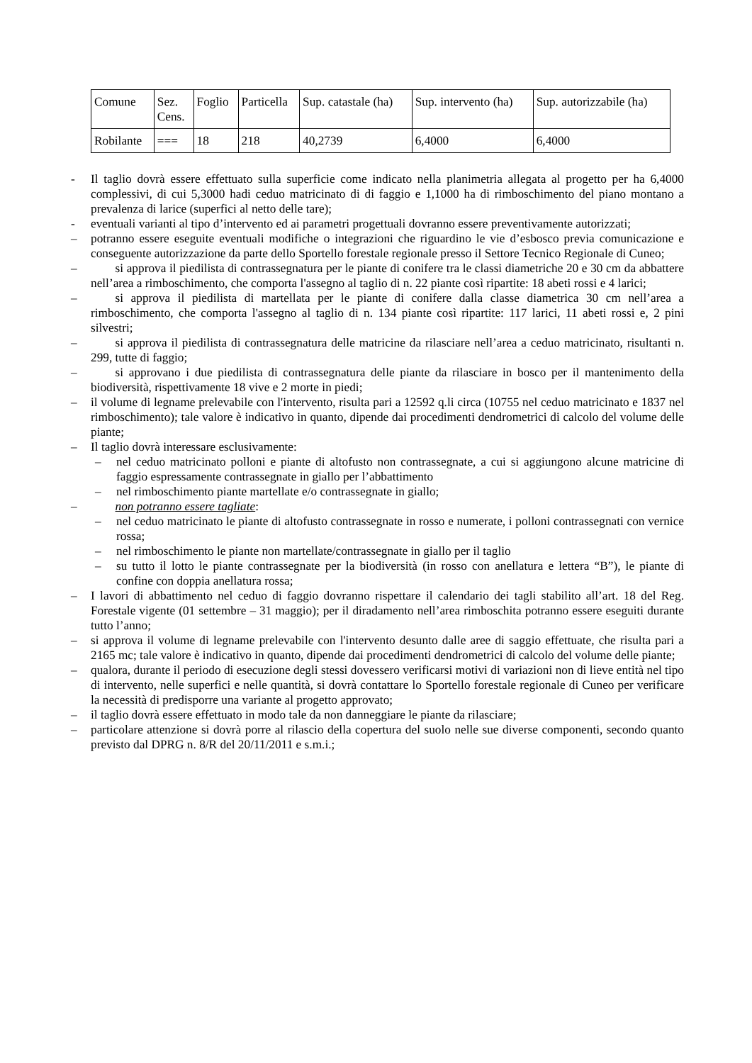| Comune | Sez. Cens. | Foglio | Particella | Sup. catastale (ha) | Sup. intervento (ha) | Sup. autorizzabile (ha) |
| Robilante | === | 18 | 218 | 40,2739 | 6,4000 | 6,4000 |
- Il taglio dovrà essere effettuato sulla superficie come indicato nella planimetria allegata al progetto per ha 6,4000 complessivi, di cui 5,3000 hadi ceduo matricinato di di faggio e 1,1000 ha di rimboschimento del piano montano a prevalenza di larice (superfici al netto delle tare);
- eventuali varianti al tipo d’intervento ed ai parametri progettuali dovranno essere preventivamente autorizzati;
– potranno essere eseguite eventuali modifiche o integrazioni che riguardino le vie d’esbosco previa comunicazione e conseguente autorizzazione da parte dello Sportello forestale regionale presso il Settore Tecnico Regionale di Cuneo;
–  si approva il piedilista di contrassegnatura per le piante di conifere tra le classi diametriche 20 e 30 cm da abbattere nell’area a rimboschimento, che comporta l'assegno al taglio di n. 22 piante così ripartite: 18 abeti rossi e 4 larici;
–  si approva il piedilista di martellata per le piante di conifere dalla classe diametrica 30 cm nell’area a rimboschimento, che comporta l'assegno al taglio di n. 134 piante così ripartite: 117 larici, 11 abeti rossi e, 2 pini silvestri;
–  si approva il piedilista di contrassegnatura delle matricine da rilasciare nell’area a ceduo matricinato, risultanti n. 299, tutte di faggio;
–  si approvano i due piedilista di contrassegnatura delle piante da rilasciare in bosco per il mantenimento della biodiversità, rispettivamente 18 vive e 2 morte in piedi;
– il volume di legname prelevabile con l'intervento, risulta pari a 12592 q.li circa (10755 nel ceduo matricinato e 1837 nel rimboschimento); tale valore è indicativo in quanto, dipende dai procedimenti dendrometrici di calcolo del volume delle piante;
– Il taglio dovrà interessare esclusivamente:
– nel ceduo matricinato polloni e piante di altofusto non contrassegnate, a cui si aggiungono alcune matricine di faggio espressamente contrassegnate in giallo per l’abbattimento
– nel rimboschimento piante martellate e/o contrassegnate in giallo;
–  non potranno essere tagliate:
– nel ceduo matricinato le piante di altofusto contrassegnate in rosso e numerate, i polloni contrassegnati con vernice rossa;
– nel rimboschimento le piante non martellate/contrassegnate in giallo per il taglio
– su tutto il lotto le piante contrassegnate per la biodiversità (in rosso con anellatura e lettera “B”), le piante di confine con doppia anellatura rossa;
– I lavori di abbattimento nel ceduo di faggio dovranno rispettare il calendario dei tagli stabilito all’art. 18 del Reg. Forestale vigente (01 settembre – 31 maggio); per il diradamento nell’area rimboschita potranno essere eseguiti durante tutto l’anno;
– si approva il volume di legname prelevabile con l'intervento desunto dalle aree di saggio effettuate, che risulta pari a 2165 mc; tale valore è indicativo in quanto, dipende dai procedimenti dendrometrici di calcolo del volume delle piante;
– qualora, durante il periodo di esecuzione degli stessi dovessero verificarsi motivi di variazioni non di lieve entità nel tipo di intervento, nelle superfici e nelle quantità, si dovrà contattare lo Sportello forestale regionale di Cuneo per verificare la necessità di predisporre una variante al progetto approvato;
– il taglio dovrà essere effettuato in modo tale da non danneggiare le piante da rilasciare;
– particolare attenzione si dovrà porre al rilascio della copertura del suolo nelle sue diverse componenti, secondo quanto previsto dal DPRG n. 8/R del 20/11/2011 e s.m.i.;